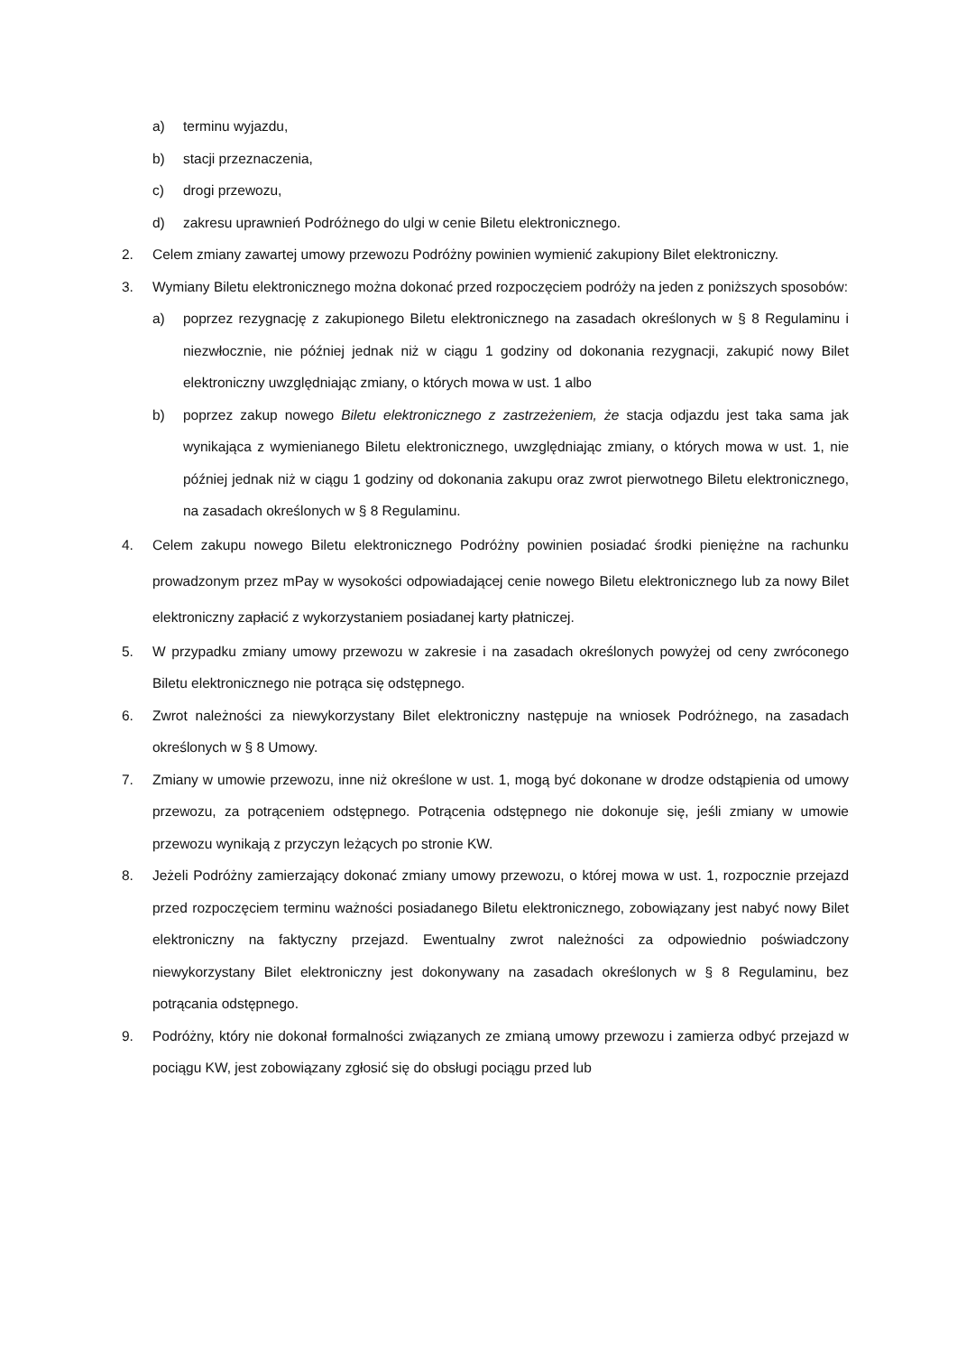a) terminu wyjazdu,
b) stacji przeznaczenia,
c) drogi przewozu,
d) zakresu uprawnień Podróżnego do ulgi w cenie Biletu elektronicznego.
2. Celem zmiany zawartej umowy przewozu Podróżny powinien wymienić zakupiony Bilet elektroniczny.
3. Wymiany Biletu elektronicznego można dokonać przed rozpoczęciem podróży na jeden z poniższych sposobów:
a) poprzez rezygnację z zakupionego Biletu elektronicznego na zasadach określonych w § 8 Regulaminu i niezwłocznie, nie później jednak niż w ciągu 1 godziny od dokonania rezygnacji, zakupić nowy Bilet elektroniczny uwzględniając zmiany, o których mowa w ust. 1 albo
b) poprzez zakup nowego Biletu elektronicznego z zastrzeżeniem, że stacja odjazdu jest taka sama jak wynikająca z wymienianego Biletu elektronicznego, uwzględniając zmiany, o których mowa w ust. 1, nie później jednak niż w ciągu 1 godziny od dokonania zakupu oraz zwrot pierwotnego Biletu elektronicznego, na zasadach określonych w § 8 Regulaminu.
4. Celem zakupu nowego Biletu elektronicznego Podróżny powinien posiadać środki pieniężne na rachunku prowadzonym przez mPay w wysokości odpowiadającej cenie nowego Biletu elektronicznego lub za nowy Bilet elektroniczny zapłacić z wykorzystaniem posiadanej karty płatniczej.
5. W przypadku zmiany umowy przewozu w zakresie i na zasadach określonych powyżej od ceny zwróconego Biletu elektronicznego nie potrąca się odstępnego.
6. Zwrot należności za niewykorzystany Bilet elektroniczny następuje na wniosek Podróżnego, na zasadach określonych w § 8 Umowy.
7. Zmiany w umowie przewozu, inne niż określone w ust. 1, mogą być dokonane w drodze odstąpienia od umowy przewozu, za potrąceniem odstępnego. Potrącenia odstępnego nie dokonuje się, jeśli zmiany w umowie przewozu wynikają z przyczyn leżących po stronie KW.
8. Jeżeli Podróżny zamierzający dokonać zmiany umowy przewozu, o której mowa w ust. 1, rozpocznie przejazd przed rozpoczęciem terminu ważności posiadanego Biletu elektronicznego, zobowiązany jest nabyć nowy Bilet elektroniczny na faktyczny przejazd. Ewentualny zwrot należności za odpowiednio poświadczony niewykorzystany Bilet elektroniczny jest dokonywany na zasadach określonych w § 8 Regulaminu, bez potrącania odstępnego.
9. Podróżny, który nie dokonał formalności związanych ze zmianą umowy przewozu i zamierza odbyć przejazd w pociągu KW, jest zobowiązany zgłosić się do obsługi pociągu przed lub